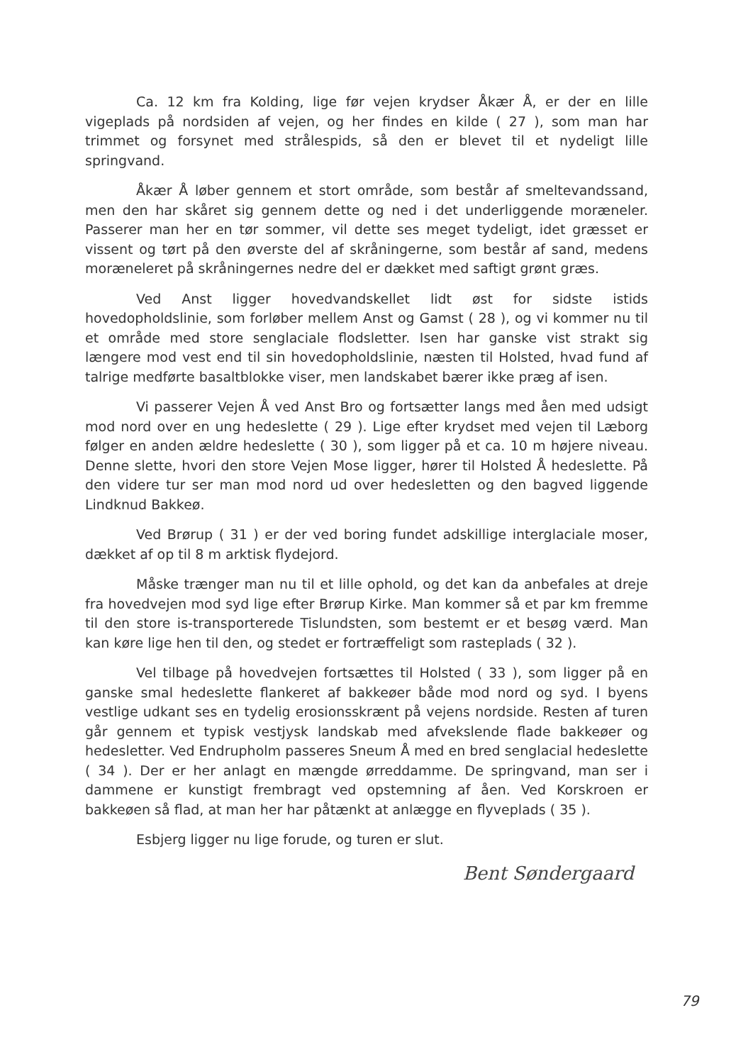Ca. 12 km fra Kolding, lige før vejen krydser Åkær Å, er der en lille vigeplads på nordsiden af vejen, og her findes en kilde ( 27 ), som man har trimmet og forsynet med strålespids, så den er blevet til et nydeligt lille springvand.
Åkær Å løber gennem et stort område, som består af smeltevandssand, men den har skåret sig gennem dette og ned i det underliggende moræneler. Passerer man her en tør sommer, vil dette ses meget tydeligt, idet græsset er vissent og tørt på den øverste del af skråningerne, som består af sand, medens moræneleret på skråningernes nedre del er dækket med saftigt grønt græs.
Ved Anst ligger hovedvandskellet lidt øst for sidste istids hovedopholdslinie, som forløber mellem Anst og Gamst ( 28 ), og vi kommer nu til et område med store senglaciale flodsletter. Isen har ganske vist strakt sig længere mod vest end til sin hovedopholdslinie, næsten til Holsted, hvad fund af talrige medførte basaltblokke viser, men landskabet bærer ikke præg af isen.
Vi passerer Vejen Å ved Anst Bro og fortsætter langs med åen med udsigt mod nord over en ung hedeslette ( 29 ). Lige efter krydset med vejen til Læborg følger en anden ældre hedeslette ( 30 ), som ligger på et ca. 10 m højere niveau. Denne slette, hvori den store Vejen Mose ligger, hører til Holsted Å hedeslette. På den videre tur ser man mod nord ud over hedesletten og den bagved liggende Lindknud Bakkeø.
Ved Brørup ( 31 ) er der ved boring fundet adskillige interglaciale moser, dækket af op til 8 m arktisk flydejord.
Måske trænger man nu til et lille ophold, og det kan da anbefales at dreje fra hovedvejen mod syd lige efter Brørup Kirke. Man kommer så et par km fremme til den store is-transporterede Tislundsten, som bestemt er et besøg værd. Man kan køre lige hen til den, og stedet er fortræffeligt som rasteplads ( 32 ).
Vel tilbage på hovedvejen fortsættes til Holsted ( 33 ), som ligger på en ganske smal hedeslette flankeret af bakkeøer både mod nord og syd. I byens vestlige udkant ses en tydelig erosionsskrænt på vejens nordside. Resten af turen går gennem et typisk vestjysk landskab med afvekslende flade bakkeøer og hedesletter. Ved Endrupholm passeres Sneum Å med en bred senglacial hedeslette ( 34 ). Der er her anlagt en mængde ørreddamme. De springvand, man ser i dammene er kunstigt frembragt ved opstemning af åen. Ved Korskroen er bakkeøen så flad, at man her har påtænkt at anlægge en flyveplads ( 35 ).
Esbjerg ligger nu lige forude, og turen er slut.
Bent Søndergaard
79